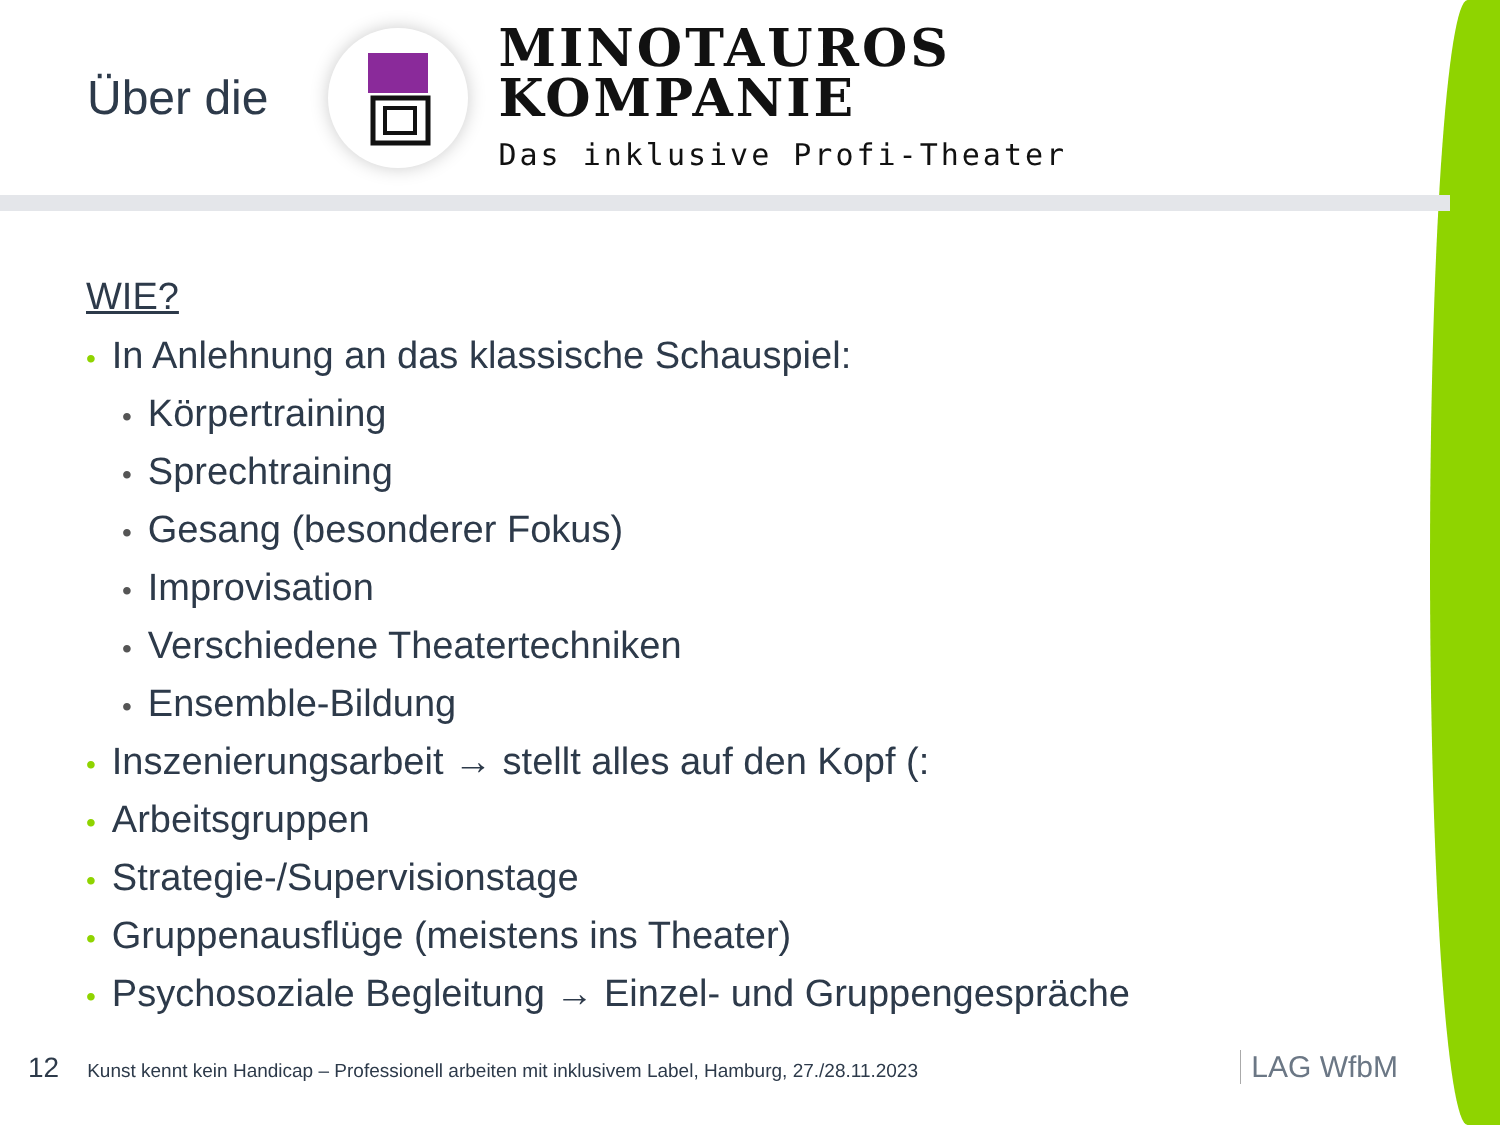Über die
MINOTAUROS
KOMPANIE
Das inklusive Profi-Theater
WIE?
• In Anlehnung an das klassische Schauspiel:
• Körpertraining
• Sprechtraining
• Gesang (besonderer Fokus)
• Improvisation
• Verschiedene Theatertechniken
• Ensemble-Bildung
• Inszenierungsarbeit → stellt alles auf den Kopf (:
• Arbeitsgruppen
• Strategie-/Supervisionstage
• Gruppenausflüge (meistens ins Theater)
• Psychosoziale Begleitung → Einzel- und Gruppengespräche
12 Kunst kennt kein Handicap – Professionell arbeiten mit inklusivem Label, Hamburg, 27./28.11.2023 LAG WfbM